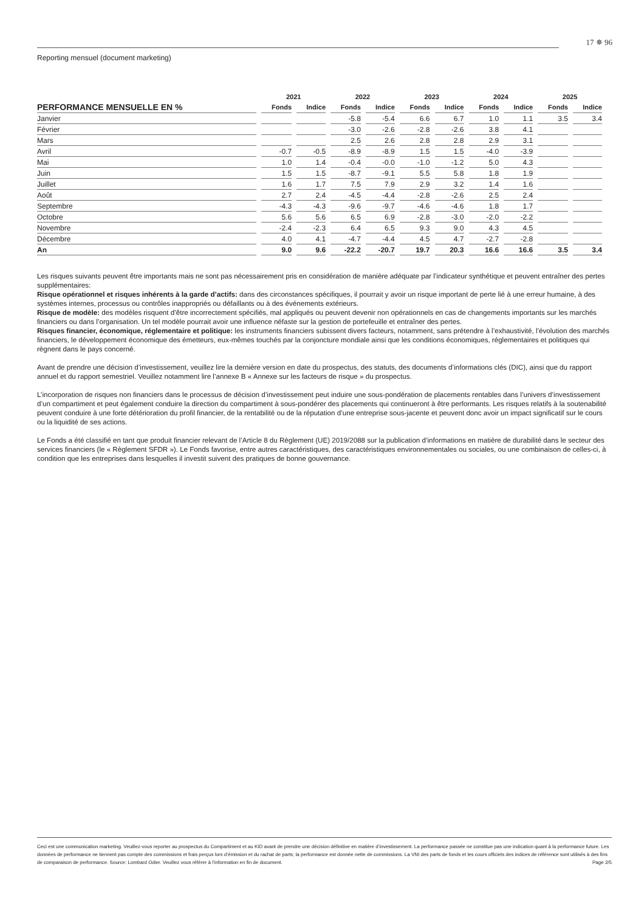17 ✵ 96
Reporting mensuel (document marketing)
| | 2021 | | 2022 | | 2023 | | 2024 | | 2025 | |
| --- | --- | --- | --- | --- | --- | --- | --- | --- | --- | --- |
| PERFORMANCE MENSUELLE EN % | Fonds | Indice | Fonds | Indice | Fonds | Indice | Fonds | Indice | Fonds | Indice |
| Janvier | | | -5.8 | -5.4 | 6.6 | 6.7 | 1.0 | 1.1 | 3.5 | 3.4 |
| Février | | | -3.0 | -2.6 | -2.8 | -2.6 | 3.8 | 4.1 | | |
| Mars | | | 2.5 | 2.6 | 2.8 | 2.8 | 2.9 | 3.1 | | |
| Avril | -0.7 | -0.5 | -8.9 | -8.9 | 1.5 | 1.5 | -4.0 | -3.9 | | |
| Mai | 1.0 | 1.4 | -0.4 | -0.0 | -1.0 | -1.2 | 5.0 | 4.3 | | |
| Juin | 1.5 | 1.5 | -8.7 | -9.1 | 5.5 | 5.8 | 1.8 | 1.9 | | |
| Juillet | 1.6 | 1.7 | 7.5 | 7.9 | 2.9 | 3.2 | 1.4 | 1.6 | | |
| Août | 2.7 | 2.4 | -4.5 | -4.4 | -2.8 | -2.6 | 2.5 | 2.4 | | |
| Septembre | -4.3 | -4.3 | -9.6 | -9.7 | -4.6 | -4.6 | 1.8 | 1.7 | | |
| Octobre | 5.6 | 5.6 | 6.5 | 6.9 | -2.8 | -3.0 | -2.0 | -2.2 | | |
| Novembre | -2.4 | -2.3 | 6.4 | 6.5 | 9.3 | 9.0 | 4.3 | 4.5 | | |
| Décembre | 4.0 | 4.1 | -4.7 | -4.4 | 4.5 | 4.7 | -2.7 | -2.8 | | |
| An | 9.0 | 9.6 | -22.2 | -20.7 | 19.7 | 20.3 | 16.6 | 16.6 | 3.5 | 3.4 |
Les risques suivants peuvent être importants mais ne sont pas nécessairement pris en considération de manière adéquate par l’indicateur synthétique et peuvent entraîner des pertes supplémentaires:
Risque opérationnel et risques inhérents à la garde d’actifs: dans des circonstances spécifiques, il pourrait y avoir un risque important de perte lié à une erreur humaine, à des systèmes internes, processus ou contrôles inappropriés ou défaillants ou à des événements extérieurs.
Risque de modèle: des modèles risquent d’être incorrectement spécifiés, mal appliqués ou peuvent devenir non opérationnels en cas de changements importants sur les marchés financiers ou dans l’organisation. Un tel modèle pourrait avoir une influence néfaste sur la gestion de portefeuille et entraîner des pertes.
Risques financier, économique, réglementaire et politique: les instruments financiers subissent divers facteurs, notamment, sans prétendre à l’exhaustivité, l’évolution des marchés financiers, le développement économique des émetteurs, eux-mêmes touchés par la conjoncture mondiale ainsi que les conditions économiques, réglementaires et politiques qui règnent dans le pays concerné.
Avant de prendre une décision d’investissement, veuillez lire la dernière version en date du prospectus, des statuts, des documents d’informations clés (DIC), ainsi que du rapport annuel et du rapport semestriel. Veuillez notamment lire l’annexe B « Annexe sur les facteurs de risque » du prospectus.
L’incorporation de risques non financiers dans le processus de décision d’investissement peut induire une sous-pondération de placements rentables dans l’univers d’investissement d’un compartiment et peut également conduire la direction du compartiment à sous-pondérer des placements qui continueront à être performants. Les risques relatifs à la soutenabilité peuvent conduire à une forte détérioration du profil financier, de la rentabilité ou de la réputation d’une entreprise sous-jacente et peuvent donc avoir un impact significatif sur le cours ou la liquidité de ses actions.
Le Fonds a été classifié en tant que produit financier relevant de l’Article 8 du Règlement (UE) 2019/2088 sur la publication d’informations en matière de durabilité dans le secteur des services financiers (le « Règlement SFDR »). Le Fonds favorise, entre autres caractéristiques, des caractéristiques environnementales ou sociales, ou une combinaison de celles-ci, à condition que les entreprises dans lesquelles il investit suivent des pratiques de bonne gouvernance.
Ceci est une communication marketing. Veuillez-vous reporter au prospectus du Compartiment et au KID avant de prendre une décision définitive en matière d’investissement. La performance passée ne constitue pas une indication quant à la performance future. Les données de performance ne tiennent pas compte des commissions et frais perçus lors d’émission et du rachat de parts; la performance est donnée nette de commissions. La VNI des parts de fonds et les cours officiels des indices de référence sont utilisés à des fins de comparaison de performance. Source: Lombard Odier. Veuillez vous référer à l’information en fin de document. Page 2/5